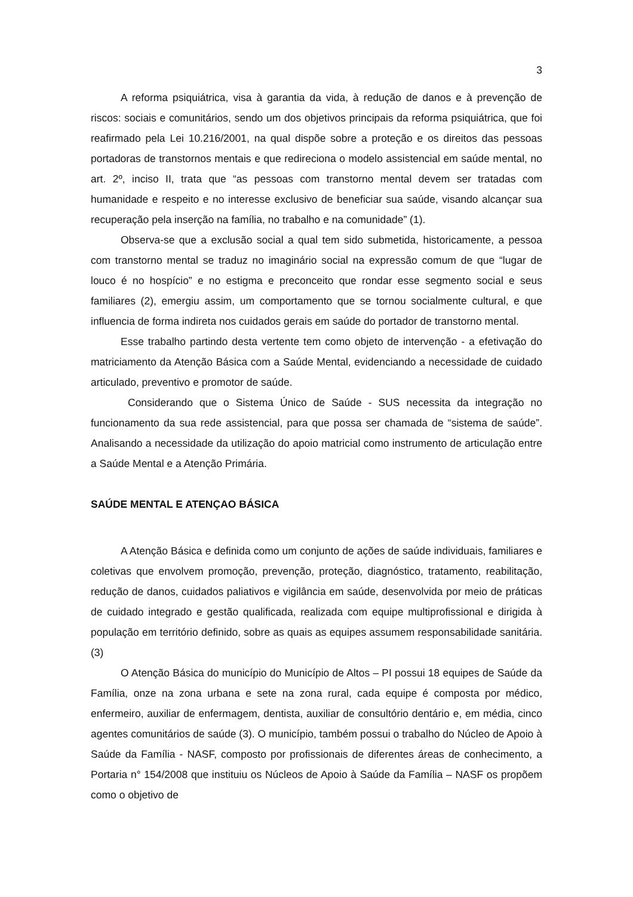3
A reforma psiquiátrica, visa à garantia da vida, à redução de danos e à prevenção de riscos: sociais e comunitários, sendo um dos objetivos principais da reforma psiquiátrica, que foi reafirmado pela Lei 10.216/2001, na qual dispõe sobre a proteção e os direitos das pessoas portadoras de transtornos mentais e que redireciona o modelo assistencial em saúde mental, no art. 2º, inciso II, trata que “as pessoas com transtorno mental devem ser tratadas com humanidade e respeito e no interesse exclusivo de beneficiar sua saúde, visando alcançar sua recuperação pela inserção na família, no trabalho e na comunidade” (1).
Observa-se que a exclusão social a qual tem sido submetida, historicamente, a pessoa com transtorno mental se traduz no imaginário social na expressão comum de que “lugar de louco é no hospício” e no estigma e preconceito que rondar esse segmento social e seus familiares (2), emergiu assim, um comportamento que se tornou socialmente cultural, e que influencia de forma indireta nos cuidados gerais em saúde do portador de transtorno mental.
Esse trabalho partindo desta vertente tem como objeto de intervenção - a efetivação do matriciamento da Atenção Básica com a Saúde Mental, evidenciando a necessidade de cuidado articulado, preventivo e promotor de saúde.
Considerando que o Sistema Único de Saúde - SUS necessita da integração no funcionamento da sua rede assistencial, para que possa ser chamada de “sistema de saúde”. Analisando a necessidade da utilização do apoio matricial como instrumento de articulação entre a Saúde Mental e a Atenção Primária.
SAÚDE MENTAL E ATENÇAO BÁSICA
A Atenção Básica e definida como um conjunto de ações de saúde individuais, familiares e coletivas que envolvem promoção, prevenção, proteção, diagnóstico, tratamento, reabilitação, redução de danos, cuidados paliativos e vigilância em saúde, desenvolvida por meio de práticas de cuidado integrado e gestão qualificada, realizada com equipe multiprofissional e dirigida à população em território definido, sobre as quais as equipes assumem responsabilidade sanitária. (3)
O Atenção Básica do município do Município de Altos – PI possui 18 equipes de Saúde da Família, onze na zona urbana e sete na zona rural, cada equipe é composta por médico, enfermeiro, auxiliar de enfermagem, dentista, auxiliar de consultório dentário e, em média, cinco agentes comunitários de saúde (3). O município, também possui o trabalho do Núcleo de Apoio à Saúde da Família - NASF, composto por profissionais de diferentes áreas de conhecimento, a Portaria n° 154/2008 que instituiu os Núcleos de Apoio à Saúde da Família – NASF os propõem como o objetivo de